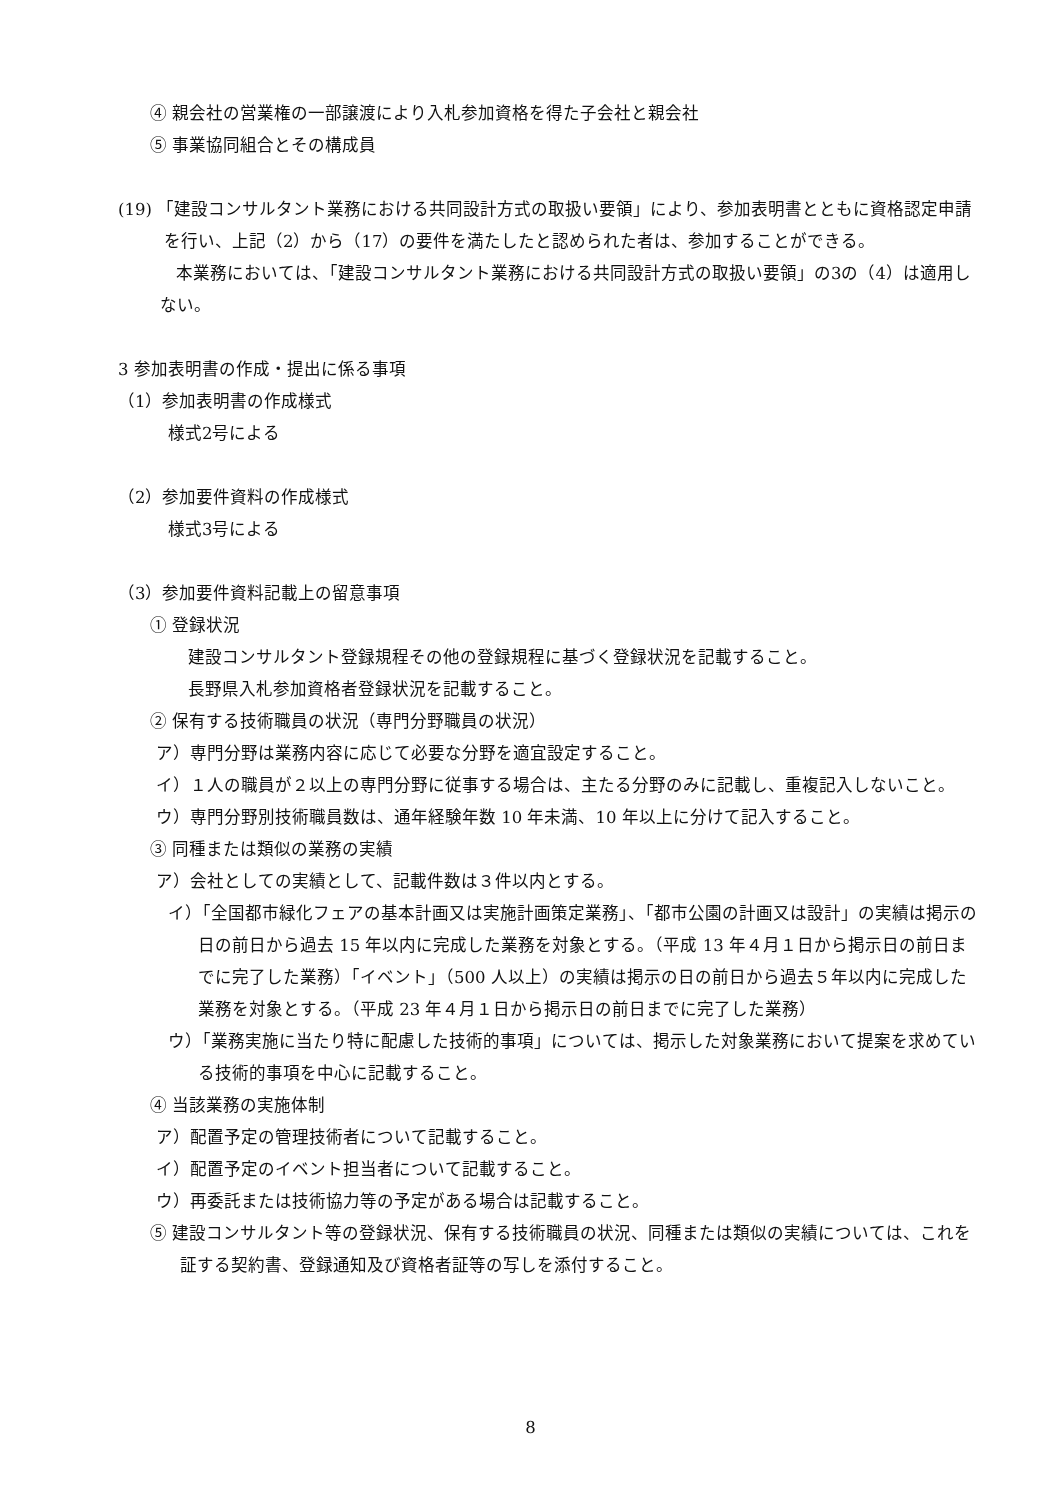④ 親会社の営業権の一部譲渡により入札参加資格を得た子会社と親会社
⑤ 事業協同組合とその構成員
(19) 「建設コンサルタント業務における共同設計方式の取扱い要領」により、参加表明書とともに資格認定申請を行い、上記（2）から（17）の要件を満たしたと認められた者は、参加することができる。
本業務においては、「建設コンサルタント業務における共同設計方式の取扱い要領」の3の（4）は適用しない。
3 参加表明書の作成・提出に係る事項
（1）参加表明書の作成様式
様式2号による
（2）参加要件資料の作成様式
様式3号による
（3）参加要件資料記載上の留意事項
① 登録状況
建設コンサルタント登録規程その他の登録規程に基づく登録状況を記載すること。
長野県入札参加資格者登録状況を記載すること。
② 保有する技術職員の状況（専門分野職員の状況）
ア）専門分野は業務内容に応じて必要な分野を適宜設定すること。
イ）１人の職員が２以上の専門分野に従事する場合は、主たる分野のみに記載し、重複記入しないこと。
ウ）専門分野別技術職員数は、通年経験年数 10 年未満、10 年以上に分けて記入すること。
③ 同種または類似の業務の実績
ア）会社としての実績として、記載件数は３件以内とする。
イ）「全国都市緑化フェアの基本計画又は実施計画策定業務」、「都市公園の計画又は設計」の実績は掲示の日の前日から過去 15 年以内に完成した業務を対象とする。（平成 13 年４月１日から掲示日の前日までに完了した業務）「イベント」（500 人以上）の実績は掲示の日の前日から過去５年以内に完成した業務を対象とする。（平成 23 年４月１日から掲示日の前日までに完了した業務）
ウ）「業務実施に当たり特に配慮した技術的事項」については、掲示した対象業務において提案を求めている技術的事項を中心に記載すること。
④ 当該業務の実施体制
ア）配置予定の管理技術者について記載すること。
イ）配置予定のイベント担当者について記載すること。
ウ）再委託または技術協力等の予定がある場合は記載すること。
⑤ 建設コンサルタント等の登録状況、保有する技術職員の状況、同種または類似の実績については、これを証する契約書、登録通知及び資格者証等の写しを添付すること。
8